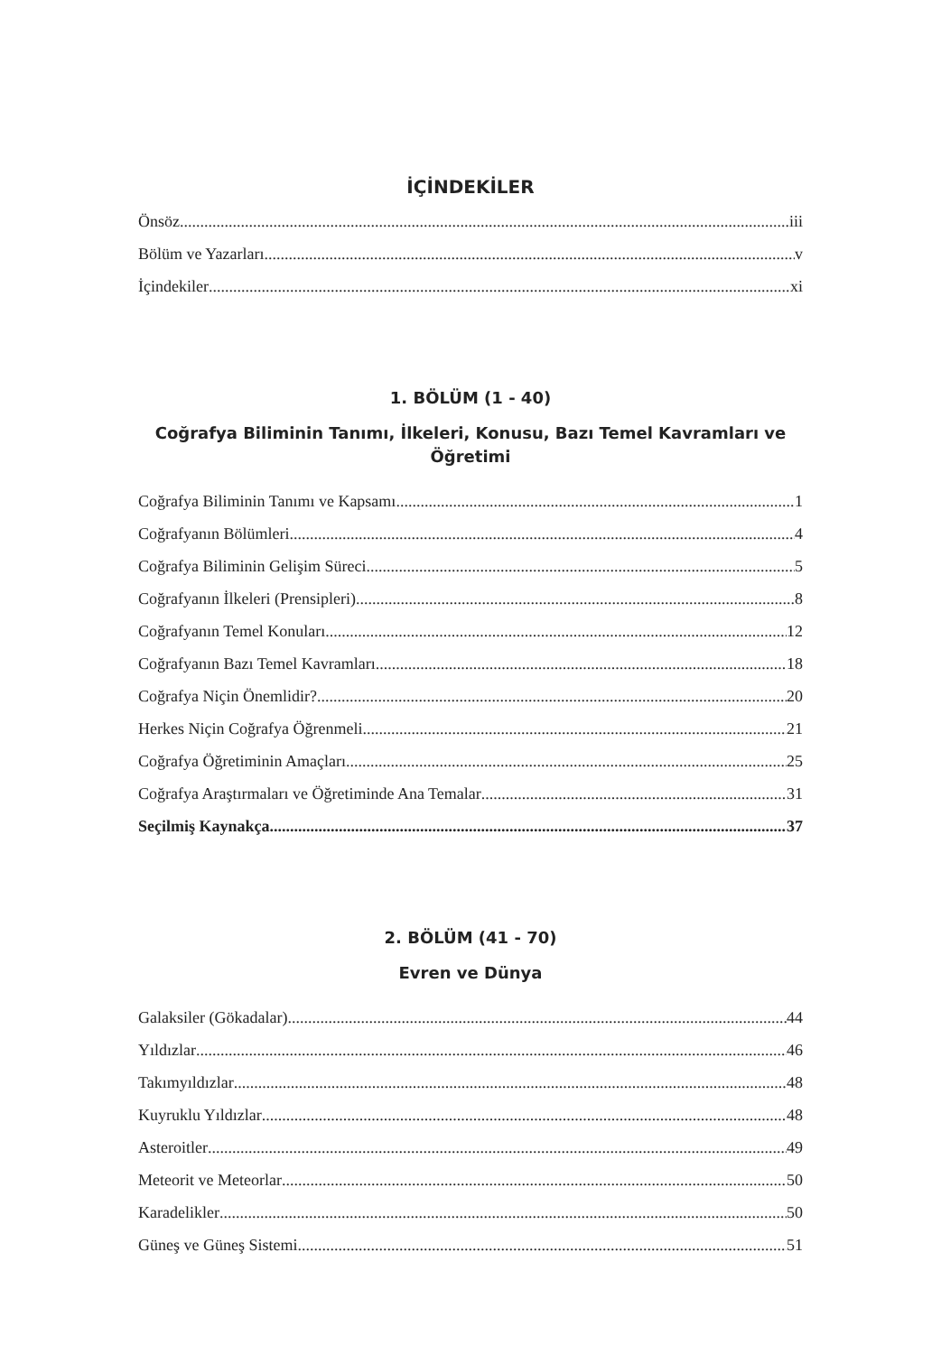İÇİNDEKİLER
Önsöz iii
Bölüm ve Yazarları v
İçindekiler xi
1. BÖLÜM (1 - 40)
Coğrafya Biliminin Tanımı, İlkeleri, Konusu, Bazı Temel Kavramları ve Öğretimi
Coğrafya Biliminin Tanımı ve Kapsamı 1
Coğrafyanın Bölümleri 4
Coğrafya Biliminin Gelişim Süreci 5
Coğrafyanın İlkeleri (Prensipleri) 8
Coğrafyanın Temel Konuları 12
Coğrafyanın Bazı Temel Kavramları 18
Coğrafya Niçin Önemlidir? 20
Herkes Niçin Coğrafya Öğrenmeli 21
Coğrafya Öğretiminin Amaçları 25
Coğrafya Araştırmaları ve Öğretiminde Ana Temalar 31
Seçilmiş Kaynakça 37
2. BÖLÜM (41 - 70)
Evren ve Dünya
Galaksiler (Gökadalar) 44
Yıldızlar 46
Takımyıldızlar 48
Kuyruklu Yıldızlar 48
Asteroitler 49
Meteorit ve Meteorlar 50
Karadelikler 50
Güneş ve Güneş Sistemi 51